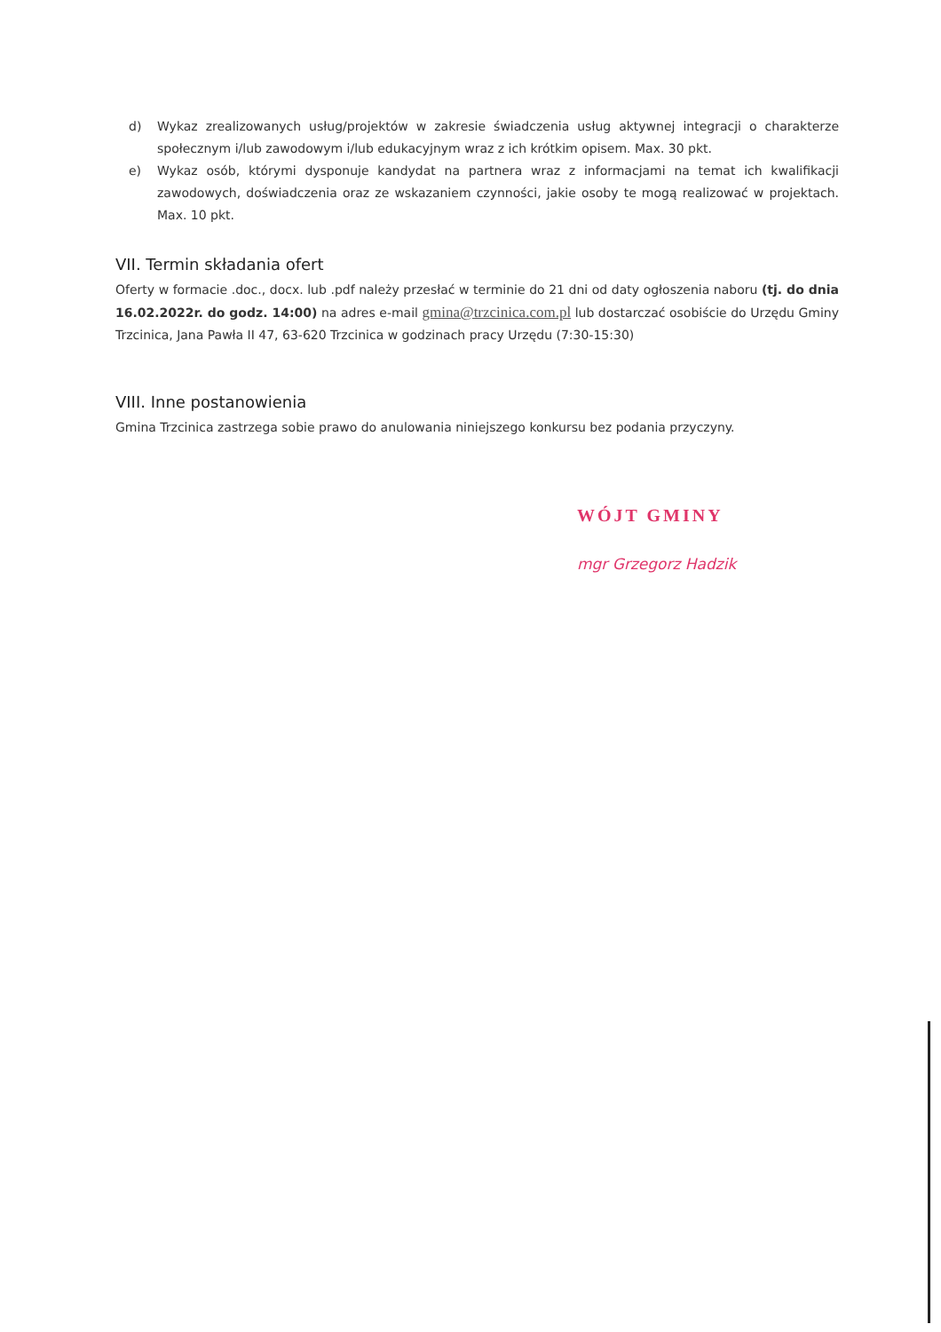d) Wykaz zrealizowanych usług/projektów w zakresie świadczenia usług aktywnej integracji o charakterze społecznym i/lub zawodowym i/lub edukacyjnym wraz z ich krótkim opisem. Max. 30 pkt.
e) Wykaz osób, którymi dysponuje kandydat na partnera wraz z informacjami na temat ich kwalifikacji zawodowych, doświadczenia oraz ze wskazaniem czynności, jakie osoby te mogą realizować w projektach. Max. 10 pkt.
VII. Termin składania ofert
Oferty w formacie .doc., docx. lub .pdf należy przesłać w terminie do 21 dni od daty ogłoszenia naboru (tj. do dnia 16.02.2022r. do godz. 14:00) na adres e-mail gmina@trzcinica.com.pl lub dostarczać osobiście do Urzędu Gminy Trzcinica, Jana Pawła II 47, 63-620 Trzcinica w godzinach pracy Urzędu (7:30-15:30)
VIII. Inne postanowienia
Gmina Trzcinica zastrzega sobie prawo do anulowania niniejszego konkursu bez podania przyczyny.
WÓJT GMINY
mgr Grzegorz Hadzik